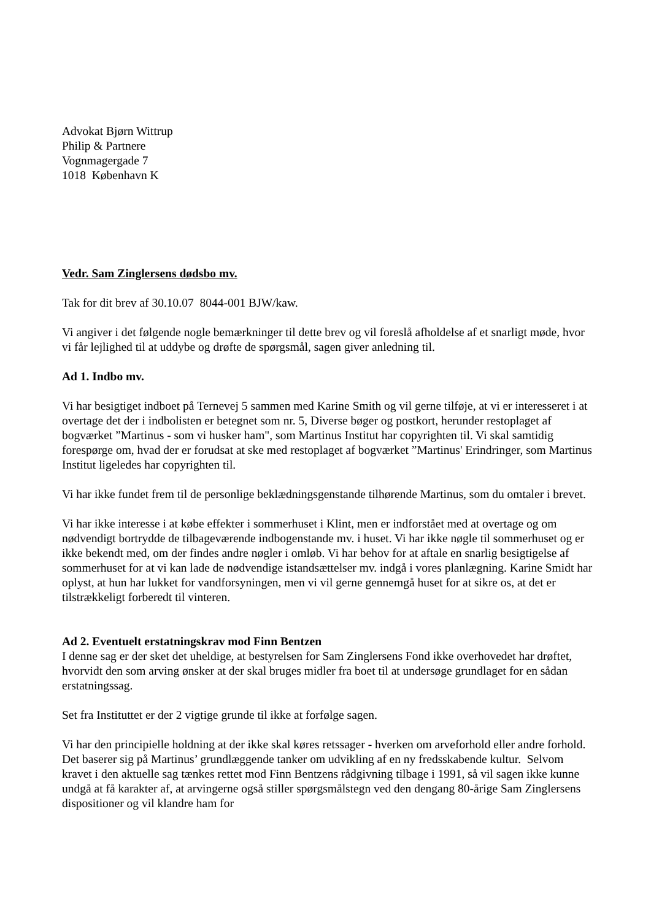Advokat Bjørn Wittrup
Philip & Partnere
Vognmagergade 7
1018 København K
Vedr. Sam Zinglersens dødsbo mv.
Tak for dit brev af 30.10.07 8044-001 BJW/kaw.
Vi angiver i det følgende nogle bemærkninger til dette brev og vil foreslå afholdelse af et snarligt møde, hvor vi får lejlighed til at uddybe og drøfte de spørgsmål, sagen giver anledning til.
Ad 1. Indbo mv.
Vi har besigtiget indboet på Ternevej 5 sammen med Karine Smith og vil gerne tilføje, at vi er interesseret i at overtage det der i indbolisten er betegnet som nr. 5, Diverse bøger og postkort, herunder restoplaget af bogværket ”Martinus - som vi husker ham", som Martinus Institut har copyrighten til. Vi skal samtidig forespørge om, hvad der er forudsat at ske med restoplaget af bogværket ”Martinus' Erindringer, som Martinus Institut ligeledes har copyrighten til.
Vi har ikke fundet frem til de personlige beklædningsgenstande tilhørende Martinus, som du omtaler i brevet.
Vi har ikke interesse i at købe effekter i sommerhuset i Klint, men er indforstået med at overtage og om nødvendigt bortrydde de tilbageværende indbogenstande mv. i huset. Vi har ikke nøgle til sommerhuset og er ikke bekendt med, om der findes andre nøgler i omløb. Vi har behov for at aftale en snarlig besigtigelse af sommerhuset for at vi kan lade de nødvendige istandsættelser mv. indgå i vores planlægning. Karine Smidt har oplyst, at hun har lukket for vandforsyningen, men vi vil gerne gennemgå huset for at sikre os, at det er tilstrækkeligt forberedt til vinteren.
Ad 2. Eventuelt erstatningskrav mod Finn Bentzen
I denne sag er der sket det uheldige, at bestyrelsen for Sam Zinglersens Fond ikke overhovedet har drøftet, hvorvidt den som arving ønsker at der skal bruges midler fra boet til at undersøge grundlaget for en sådan erstatningssag.
Set fra Instituttet er der 2 vigtige grunde til ikke at forfølge sagen.
Vi har den principielle holdning at der ikke skal køres retssager - hverken om arveforhold eller andre forhold. Det baserer sig på Martinus’ grundlæggende tanker om udvikling af en ny fredsskabende kultur. Selvom kravet i den aktuelle sag tænkes rettet mod Finn Bentzens rådgivning tilbage i 1991, så vil sagen ikke kunne undgå at få karakter af, at arvingerne også stiller spørgsmålstegn ved den dengang 80-årige Sam Zinglersens dispositioner og vil klandre ham for